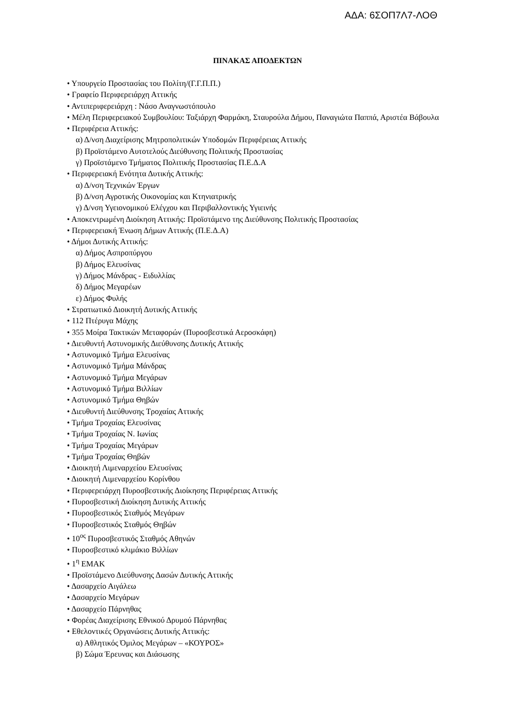ΑΔΑ: 6ΣΟΠ7Λ7-ΛΟΘ
ΠΙΝΑΚΑΣ ΑΠΟΔΕΚΤΩΝ
• Υπουργείο Προστασίας του Πολίτη/(Γ.Γ.Π.Π.)
• Γραφείο Περιφερειάρχη Αττικής
• Αντιπεριφερειάρχη : Νάσο Αναγνωστόπουλο
• Μέλη Περιφερειακού Συμβουλίου: Ταξιάρχη Φαρμάκη, Σταυρούλα Δήμου, Παναγιώτα Παππά, Αριστέα Βάβουλα
• Περιφέρεια Αττικής:
α) Δ/νση Διαχείρισης Μητροπολιτικών Υποδομών Περιφέρειας Αττικής
β) Προϊστάμενο Αυτοτελούς Διεύθυνσης Πολιτικής Προστασίας
γ) Προϊστάμενο Τμήματος Πολιτικής Προστασίας Π.Ε.Δ.Α
• Περιφερειακή Ενότητα Δυτικής Αττικής:
α) Δ/νση Τεχνικών Έργων
β) Δ/νση Αγροτικής Οικονομίας και Κτηνιατρικής
γ) Δ/νση Υγειονομικού Ελέγχου και Περιβαλλοντικής Υγιεινής
• Αποκεντρωμένη Διοίκηση Αττικής: Προϊστάμενο της Διεύθυνσης Πολιτικής Προστασίας
• Περιφερειακή Ένωση Δήμων Αττικής (Π.Ε.Δ.Α)
• Δήμοι Δυτικής Αττικής:
α) Δήμος Ασπροπύργου
β) Δήμος Ελευσίνας
γ) Δήμος Μάνδρας - Ειδυλλίας
δ) Δήμος Μεγαρέων
ε) Δήμος Φυλής
• Στρατιωτικό Διοικητή Δυτικής Αττικής
• 112 Πτέρυγα Μάχης
• 355 Μοίρα Τακτικών Μεταφορών (Πυροσβεστικά Αεροσκάφη)
• Διευθυντή Αστυνομικής Διεύθυνσης Δυτικής Αττικής
• Αστυνομικό Τμήμα Ελευσίνας
• Αστυνομικό Τμήμα Μάνδρας
• Αστυνομικό Τμήμα Μεγάρων
• Αστυνομικό Τμήμα Βιλλίων
• Αστυνομικό Τμήμα Θηβών
• Διευθυντή Διεύθυνσης Τροχαίας Αττικής
• Τμήμα Τροχαίας Ελευσίνας
• Τμήμα Τροχαίας Ν. Ιωνίας
• Τμήμα Τροχαίας Μεγάρων
• Τμήμα Τροχαίας Θηβών
• Διοικητή Λιμεναρχείου Ελευσίνας
• Διοικητή Λιμεναρχείου Κορίνθου
• Περιφερειάρχη Πυροσβεστικής Διοίκησης Περιφέρειας Αττικής
• Πυροσβεστική Διοίκηση Δυτικής Αττικής
• Πυροσβεστικός Σταθμός Μεγάρων
• Πυροσβεστικός Σταθμός Θηβών
• 10<sup>ος</sup> Πυροσβεστικός Σταθμός Αθηνών
• Πυροσβεστικό κλιμάκιο Βιλλίων
• 1<sup>η</sup> ΕΜΑΚ
• Προϊστάμενο Διεύθυνσης Δασών Δυτικής Αττικής
• Δασαρχείο Αιγάλεω
• Δασαρχείο Μεγάρων
• Δασαρχείο Πάρνηθας
• Φορέας Διαχείρισης Εθνικού Δρυμού Πάρνηθας
• Εθελοντικές Οργανώσεις Δυτικής Αττικής:
α) Αθλητικός Όμιλος Μεγάρων – «ΚΟΥΡΟΣ»
β) Σώμα Έρευνας και Διάσωσης